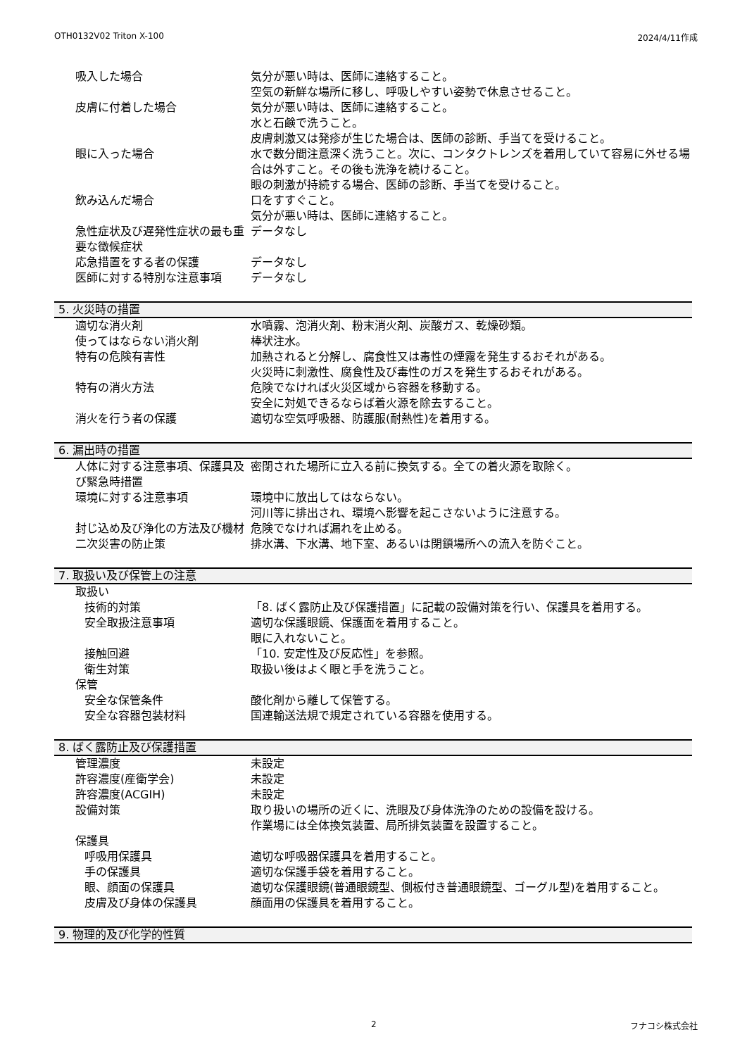OTH0132V02 Triton X-100 2024/4/11作成
吸入した場合 気分が悪い時は、医師に連絡すること。
空気の新鮮な場所に移し、呼吸しやすい姿勢で休息させること。
皮膚に付着した場合 気分が悪い時は、医師に連絡すること。
水と石鹸で洗うこと。
皮膚刺激又は発疹が生じた場合は、医師の診断、手当てを受けること。
眼に入った場合 水で数分間注意深く洗うこと。次に、コンタクトレンズを着用していて容易に外せる場合は外すこと。その後も洗浄を続けること。
眼の刺激が持続する場合、医師の診断、手当てを受けること。
飲み込んだ場合 口をすすぐこと。
気分が悪い時は、医師に連絡すること。
急性症状及び遅発性症状の最も重要な徴候症状
データなし
応急措置をする者の保護 データなし
医師に対する特別な注意事項 データなし
5. 火災時の措置
適切な消火剤 水噴霧、泡消火剤、粉末消火剤、炭酸ガス、乾燥砂類。
使ってはならない消火剤 棒状注水。
特有の危険有害性 加熱されると分解し、腐食性又は毒性の煙霧を発生するおそれがある。
火災時に刺激性、腐食性及び毒性のガスを発生するおそれがある。
特有の消火方法 危険でなければ火災区域から容器を移動する。
安全に対処できるならば着火源を除去すること。
消火を行う者の保護 適切な空気呼吸器、防護服(耐熱性)を着用する。
6. 漏出時の措置
人体に対する注意事項、保護具及び緊急時措置
密閉された場所に立入る前に換気する。全ての着火源を取除く。
環境に対する注意事項 環境中に放出してはならない。
河川等に排出され、環境へ影響を起こさないように注意する。
封じ込め及び浄化の方法及び機材 危険でなければ漏れを止める。
二次災害の防止策 排水溝、下水溝、地下室、あるいは閉鎖場所への流入を防ぐこと。
7. 取扱い及び保管上の注意
取扱い
技術的対策 「8. ばく露防止及び保護措置」に記載の設備対策を行い、保護具を着用する。
安全取扱注意事項 適切な保護眼鏡、保護面を着用すること。
眼に入れないこと。
接触回避 「10. 安定性及び反応性」を参照。
衛生対策 取扱い後はよく眼と手を洗うこと。
保管
安全な保管条件 酸化剤から離して保管する。
安全な容器包装材料 国連輸送法規で規定されている容器を使用する。
8. ばく露防止及び保護措置
管理濃度 未設定
許容濃度(産衛学会) 未設定
許容濃度(ACGIH) 未設定
設備対策 取り扱いの場所の近くに、洗眼及び身体洗浄のための設備を設ける。
作業場には全体換気装置、局所排気装置を設置すること。
保護具
呼吸用保護具 適切な呼吸器保護具を着用すること。
手の保護具 適切な保護手袋を着用すること。
眼、顔面の保護具 適切な保護眼鏡(普通眼鏡型、側板付き普通眼鏡型、ゴーグル型)を着用すること。
皮膚及び身体の保護具 顔面用の保護具を着用すること。
9. 物理的及び化学的性質
2 フナコシ株式会社